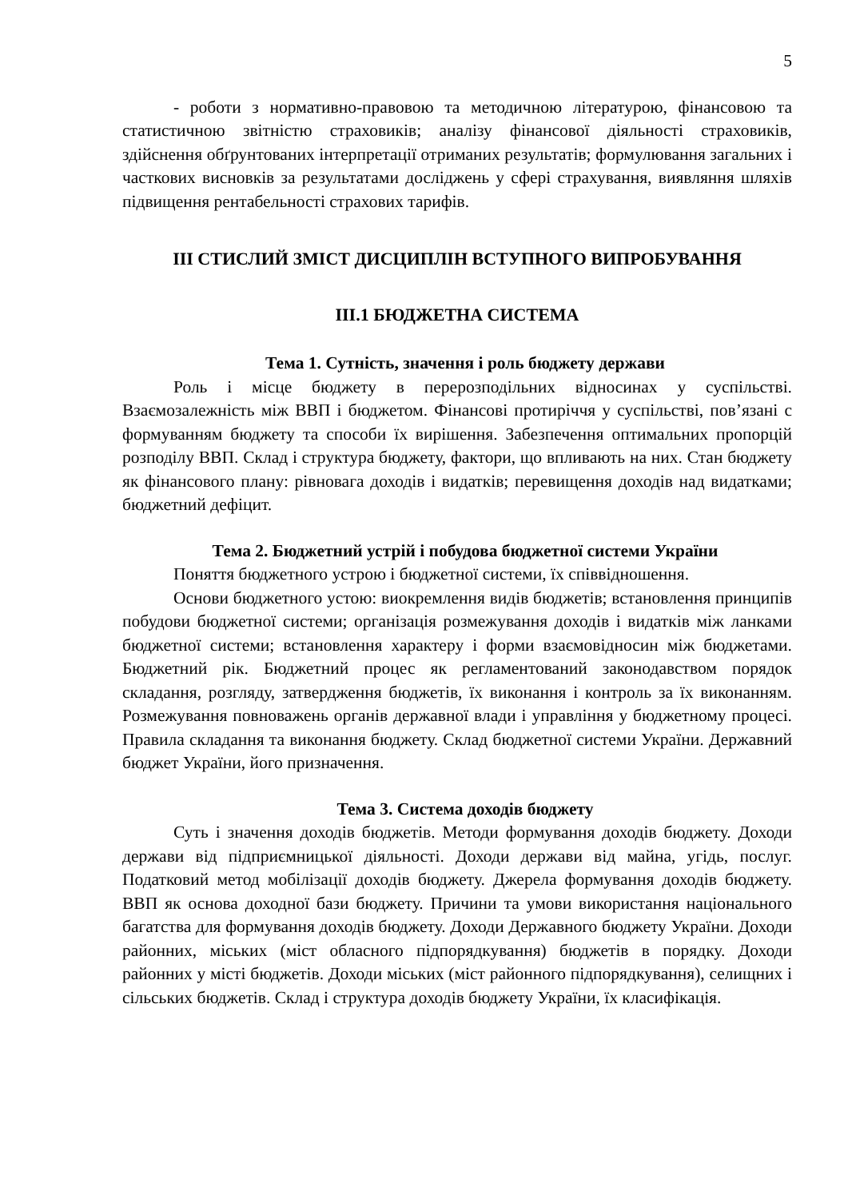5
- роботи з нормативно-правовою та методичною літературою, фінансовою та статистичною звітністю страховиків; аналізу фінансової діяльності страховиків, здійснення обґрунтованих інтерпретації отриманих результатів; формулювання загальних і часткових висновків за результатами досліджень у сфері страхування, виявляння шляхів підвищення рентабельності страхових тарифів.
ІІІ СТИСЛИЙ ЗМІСТ ДИСЦИПЛІН ВСТУПНОГО ВИПРОБУВАННЯ
ІІІ.1 БЮДЖЕТНА СИСТЕМА
Тема 1. Сутність, значення і роль бюджету держави
Роль і місце бюджету в перерозподільних відносинах у суспільстві. Взаємозалежність між ВВП і бюджетом. Фінансові протиріччя у суспільстві, пов’язані с формуванням бюджету та способи їх вирішення. Забезпечення оптимальних пропорцій розподілу ВВП. Склад і структура бюджету, фактори, що впливають на них. Стан бюджету як фінансового плану: рівновага доходів і видатків; перевищення доходів над видатками; бюджетний дефіцит.
Тема 2. Бюджетний устрій і побудова бюджетної системи України
Поняття бюджетного устрою і бюджетної системи, їх співвідношення.
Основи бюджетного устою: виокремлення видів бюджетів; встановлення принципів побудови бюджетної системи; організація розмежування доходів і видатків між ланками бюджетної системи; встановлення характеру і форми взаємовідносин між бюджетами. Бюджетний рік. Бюджетний процес як регламентований законодавством порядок складання, розгляду, затвердження бюджетів, їх виконання і контроль за їх виконанням. Розмежування повноважень органів державної влади і управління у бюджетному процесі. Правила складання та виконання бюджету. Склад бюджетної системи України. Державний бюджет України, його призначення.
Тема 3. Система доходів бюджету
Суть і значення доходів бюджетів. Методи формування доходів бюджету. Доходи держави від підприємницької діяльності. Доходи держави від майна, угідь, послуг. Податковий метод мобілізації доходів бюджету. Джерела формування доходів бюджету. ВВП як основа доходної бази бюджету. Причини та умови використання національного багатства для формування доходів бюджету. Доходи Державного бюджету України. Доходи районних, міських (міст обласного підпорядкування) бюджетів в порядку. Доходи районних у місті бюджетів. Доходи міських (міст районного підпорядкування), селищних і сільських бюджетів. Склад і структура доходів бюджету України, їх класифікація.